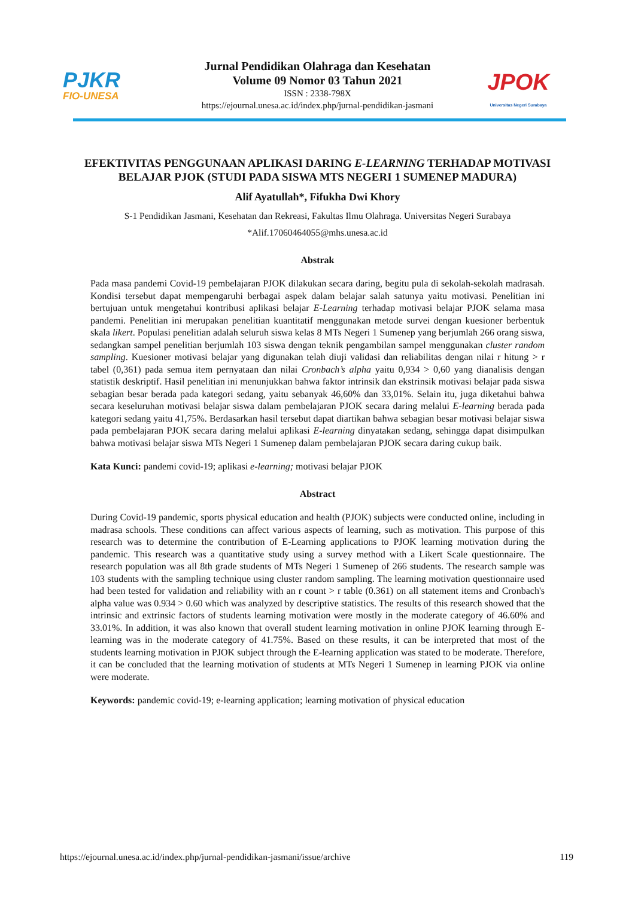PJKR
FIO-UNESA
Jurnal Pendidikan Olahraga dan Kesehatan
Volume 09 Nomor 03 Tahun 2021
ISSN : 2338-798X
https://ejournal.unesa.ac.id/index.php/jurnal-pendidikan-jasmani
JPOK
Universitas Negeri Surabaya
EFEKTIVITAS PENGGUNAAN APLIKASI DARING E-LEARNING TERHADAP MOTIVASI BELAJAR PJOK (STUDI PADA SISWA MTS NEGERI 1 SUMENEP MADURA)
Alif Ayatullah*, Fifukha Dwi Khory
S-1 Pendidikan Jasmani, Kesehatan dan Rekreasi, Fakultas Ilmu Olahraga. Universitas Negeri Surabaya
*Alif.17060464055@mhs.unesa.ac.id
Abstrak
Pada masa pandemi Covid-19 pembelajaran PJOK dilakukan secara daring, begitu pula di sekolah-sekolah madrasah. Kondisi tersebut dapat mempengaruhi berbagai aspek dalam belajar salah satunya yaitu motivasi. Penelitian ini bertujuan untuk mengetahui kontribusi aplikasi belajar E-Learning terhadap motivasi belajar PJOK selama masa pandemi. Penelitian ini merupakan penelitian kuantitatif menggunakan metode survei dengan kuesioner berbentuk skala likert. Populasi penelitian adalah seluruh siswa kelas 8 MTs Negeri 1 Sumenep yang berjumlah 266 orang siswa, sedangkan sampel penelitian berjumlah 103 siswa dengan teknik pengambilan sampel menggunakan cluster random sampling. Kuesioner motivasi belajar yang digunakan telah diuji validasi dan reliabilitas dengan nilai r hitung > r tabel (0,361) pada semua item pernyataan dan nilai Cronbach’s alpha yaitu 0,934 > 0,60 yang dianalisis dengan statistik deskriptif. Hasil penelitian ini menunjukkan bahwa faktor intrinsik dan ekstrinsik motivasi belajar pada siswa sebagian besar berada pada kategori sedang, yaitu sebanyak 46,60% dan 33,01%. Selain itu, juga diketahui bahwa secara keseluruhan motivasi belajar siswa dalam pembelajaran PJOK secara daring melalui E-learning berada pada kategori sedang yaitu 41,75%. Berdasarkan hasil tersebut dapat diartikan bahwa sebagian besar motivasi belajar siswa pada pembelajaran PJOK secara daring melalui aplikasi E-learning dinyatakan sedang, sehingga dapat disimpulkan bahwa motivasi belajar siswa MTs Negeri 1 Sumenep dalam pembelajaran PJOK secara daring cukup baik.
Kata Kunci: pandemi covid-19; aplikasi e-learning; motivasi belajar PJOK
Abstract
During Covid-19 pandemic, sports physical education and health (PJOK) subjects were conducted online, including in madrasa schools. These conditions can affect various aspects of learning, such as motivation. This purpose of this research was to determine the contribution of E-Learning applications to PJOK learning motivation during the pandemic. This research was a quantitative study using a survey method with a Likert Scale questionnaire. The research population was all 8th grade students of MTs Negeri 1 Sumenep of 266 students. The research sample was 103 students with the sampling technique using cluster random sampling. The learning motivation questionnaire used had been tested for validation and reliability with an r count > r table (0.361) on all statement items and Cronbach's alpha value was 0.934 > 0.60 which was analyzed by descriptive statistics. The results of this research showed that the intrinsic and extrinsic factors of students learning motivation were mostly in the moderate category of 46.60% and 33.01%. In addition, it was also known that overall student learning motivation in online PJOK learning through E-learning was in the moderate category of 41.75%. Based on these results, it can be interpreted that most of the students learning motivation in PJOK subject through the E-learning application was stated to be moderate. Therefore, it can be concluded that the learning motivation of students at MTs Negeri 1 Sumenep in learning PJOK via online were moderate.
Keywords: pandemic covid-19; e-learning application; learning motivation of physical education
https://ejournal.unesa.ac.id/index.php/jurnal-pendidikan-jasmani/issue/archive 119